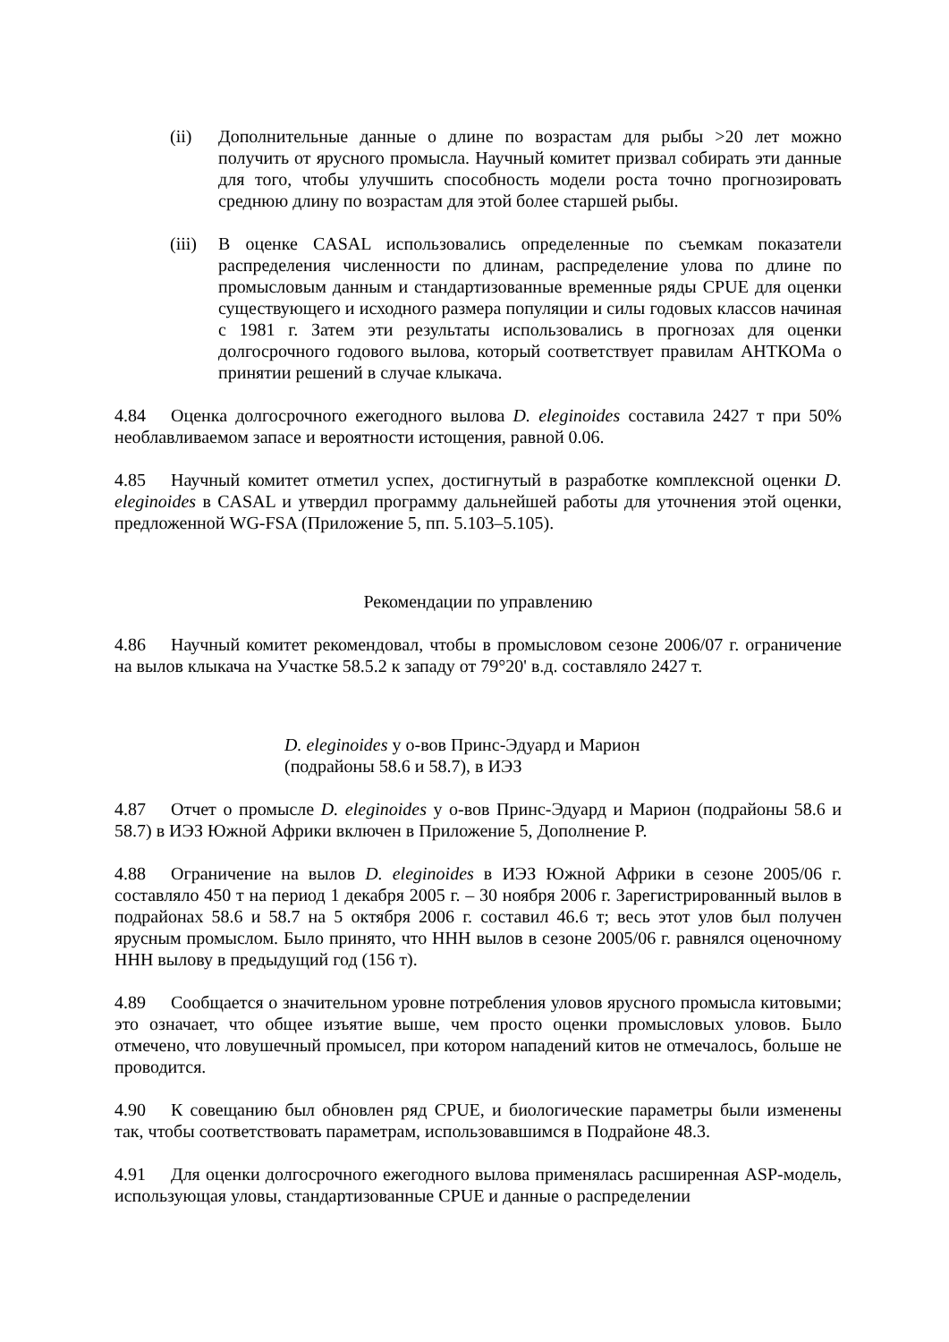(ii) Дополнительные данные о длине по возрастам для рыбы >20 лет можно получить от ярусного промысла. Научный комитет призвал собирать эти данные для того, чтобы улучшить способность модели роста точно прогнозировать среднюю длину по возрастам для этой более старшей рыбы.
(iii)
В оценке CASAL использовались определенные по съемкам показатели распределения численности по длинам, распределение улова по длине по промысловым данным и стандартизованные временные ряды CPUE для оценки существующего и исходного размера популяции и силы годовых классов начиная с 1981 г. Затем эти результаты использовались в прогнозах для оценки долгосрочного годового вылова, который соответствует правилам АНТКОМа о принятии решений в случае клыкача.
4.84 Оценка долгосрочного ежегодного вылова D. eleginoides составила 2427 т при 50% необлавливаемом запасе и вероятности истощения, равной 0.06.
4.85 Научный комитет отметил успех, достигнутый в разработке комплексной оценки D. eleginoides в CASAL и утвердил программу дальнейшей работы для уточнения этой оценки, предложенной WG-FSA (Приложение 5, пп. 5.103–5.105).
Рекомендации по управлению
4.86 Научный комитет рекомендовал, чтобы в промысловом сезоне 2006/07 г. ограничение на вылов клыкача на Участке 58.5.2 к западу от 79°20' в.д. составляло 2427 т.
D. eleginoides у о-вов Принс-Эдуард и Марион
(подрайоны 58.6 и 58.7), в ИЭЗ
4.87 Отчет о промысле D. eleginoides у о-вов Принс-Эдуард и Марион (подрайоны 58.6 и 58.7) в ИЭЗ Южной Африки включен в Приложение 5, Дополнение P.
4.88 Ограничение на вылов D. eleginoides в ИЭЗ Южной Африки в сезоне 2005/06 г. составляло 450 т на период 1 декабря 2005 г. – 30 ноября 2006 г. Зарегистрированный вылов в подрайонах 58.6 и 58.7 на 5 октября 2006 г. составил 46.6 т; весь этот улов был получен ярусным промыслом. Было принято, что ННН вылов в сезоне 2005/06 г. равнялся оценочному ННН вылову в предыдущий год (156 т).
4.89 Сообщается о значительном уровне потребления уловов ярусного промысла китовыми; это означает, что общее изъятие выше, чем просто оценки промысловых уловов. Было отмечено, что ловушечный промысел, при котором нападений китов не отмечалось, больше не проводится.
4.90 К совещанию был обновлен ряд CPUE, и биологические параметры были изменены так, чтобы соответствовать параметрам, использовавшимся в Подрайоне 48.3.
4.91 Для оценки долгосрочного ежегодного вылова применялась расширенная ASP-модель, использующая уловы, стандартизованные CPUE и данные о распределении